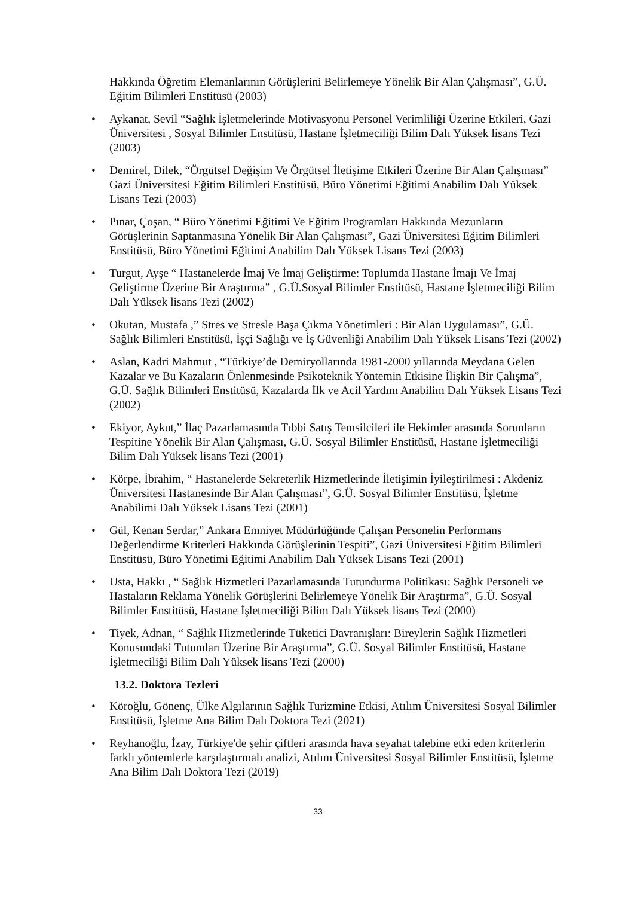Hakkında Öğretim Elemanlarının Görüşlerini Belirlemeye Yönelik Bir Alan Çalışması”, G.Ü. Eğitim Bilimleri Enstitüsü (2003)
• Aykanat, Sevil “Sağlık İşletmelerinde Motivasyonu Personel Verimliliği Üzerine Etkileri, Gazi Üniversitesi , Sosyal Bilimler Enstitüsü, Hastane İşletmeciliği Bilim Dalı Yüksek lisans Tezi (2003)
• Demirel, Dilek, “Örgütsel Değişim Ve Örgütsel İletişime Etkileri Üzerine Bir Alan Çalışması” Gazi Üniversitesi Eğitim Bilimleri Enstitüsü, Büro Yönetimi Eğitimi Anabilim Dalı Yüksek Lisans Tezi (2003)
• Pınar, Çoşan, “ Büro Yönetimi Eğitimi Ve Eğitim Programları Hakkında Mezunların Görüşlerinin Saptanmasına Yönelik Bir Alan Çalışması”, Gazi Üniversitesi Eğitim Bilimleri Enstitüsü, Büro Yönetimi Eğitimi Anabilim Dalı Yüksek Lisans Tezi (2003)
• Turgut, Ayşe “ Hastanelerde İmaj Ve İmaj Geliştirme: Toplumda Hastane İmajı Ve İmaj Geliştirme Üzerine Bir Araştırma” , G.Ü.Sosyal Bilimler Enstitüsü, Hastane İşletmeciliği Bilim Dalı Yüksek lisans Tezi (2002)
• Okutan, Mustafa ,” Stres ve Stresle Başa Çıkma Yönetimleri : Bir Alan Uygulaması”, G.Ü. Sağlık Bilimleri Enstitüsü, İşçi Sağlığı ve İş Güvenliği Anabilim Dalı Yüksek Lisans Tezi (2002)
• Aslan, Kadri Mahmut , “Türkiye’de Demiryollarında 1981-2000 yıllarında Meydana Gelen Kazalar ve Bu Kazaların Önlenmesinde Psikoteknik Yöntemin Etkisine İlişkin Bir Çalışma”, G.Ü. Sağlık Bilimleri Enstitüsü, Kazalarda İlk ve Acil Yardım Anabilim Dalı Yüksek Lisans Tezi (2002)
• Ekiyor, Aykut,” İlaç Pazarlamasında Tıbbi Satış Temsilcileri ile Hekimler arasında Sorunların Tespitine Yönelik Bir Alan Çalışması, G.Ü. Sosyal Bilimler Enstitüsü, Hastane İşletmeciliği Bilim Dalı Yüksek lisans Tezi (2001)
• Körpe, İbrahim, “ Hastanelerde Sekreterlik Hizmetlerinde İletişimin İyileştirilmesi : Akdeniz Üniversitesi Hastanesinde Bir Alan Çalışması”, G.Ü. Sosyal Bilimler Enstitüsü, İşletme Anabilimi Dalı Yüksek Lisans Tezi (2001)
• Gül, Kenan Serdar,” Ankara Emniyet Müdürlüğünde Çalışan Personelin Performans Değerlendirme Kriterleri Hakkında Görüşlerinin Tespiti”, Gazi Üniversitesi Eğitim Bilimleri Enstitüsü, Büro Yönetimi Eğitimi Anabilim Dalı Yüksek Lisans Tezi (2001)
• Usta, Hakkı , “ Sağlık Hizmetleri Pazarlamasında Tutundurma Politikası: Sağlık Personeli ve Hastaların Reklama Yönelik Görüşlerini Belirlemeye Yönelik Bir Araştırma”, G.Ü. Sosyal Bilimler Enstitüsü, Hastane İşletmeciliği Bilim Dalı Yüksek lisans Tezi (2000)
• Tiyek, Adnan, “ Sağlık Hizmetlerinde Tüketici Davranışları: Bireylerin Sağlık Hizmetleri Konusundaki Tutumları Üzerine Bir Araştırma”, G.Ü. Sosyal Bilimler Enstitüsü, Hastane İşletmeciliği Bilim Dalı Yüksek lisans Tezi (2000)
13.2. Doktora Tezleri
• Köroğlu, Gönenç, Ülke Algılarının Sağlık Turizmine Etkisi, Atılım Üniversitesi Sosyal Bilimler Enstitüsü, İşletme Ana Bilim Dalı Doktora Tezi (2021)
• Reyhanoğlu, İzay, Türkiye'de şehir çiftleri arasında hava seyahat talebine etki eden kriterlerin farklı yöntemlerle karşılaştırmalı analizi, Atılım Üniversitesi Sosyal Bilimler Enstitüsü, İşletme Ana Bilim Dalı Doktora Tezi (2019)
33